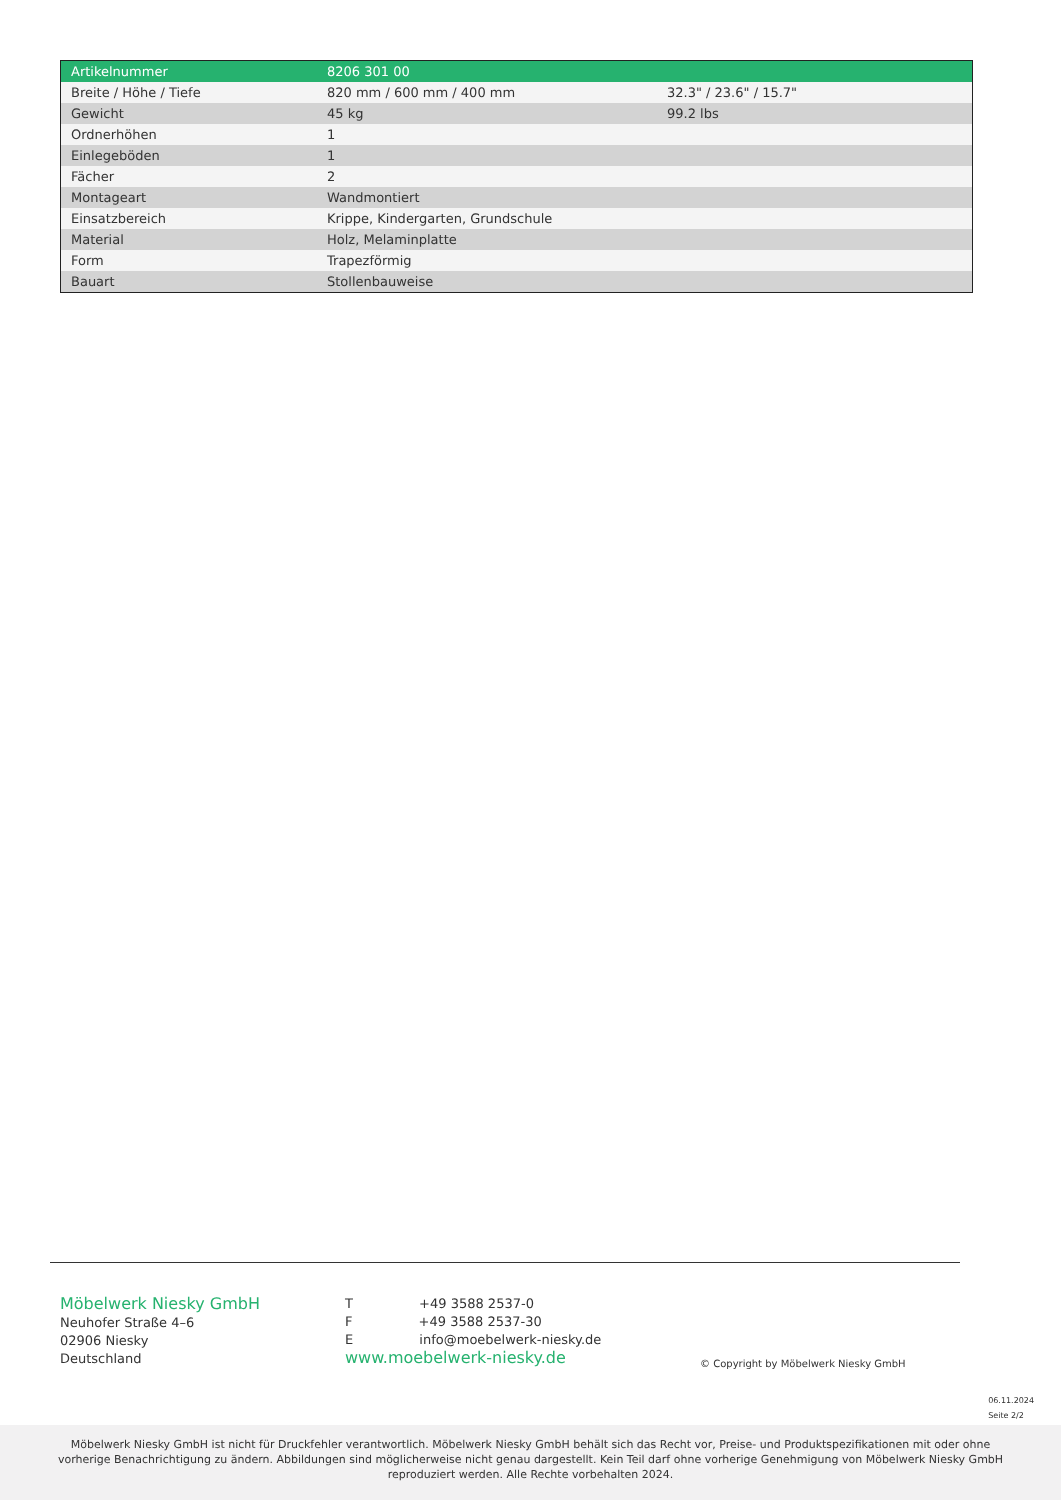| Artikelnummer | 8206 301 00 | |
| Breite / Höhe / Tiefe | 820 mm / 600 mm / 400 mm | 32.3" / 23.6" / 15.7" |
| Gewicht | 45 kg | 99.2 lbs |
| Ordnerhöhen | 1 | |
| Einlegeböden | 1 | |
| Fächer | 2 | |
| Montageart | Wandmontiert | |
| Einsatzbereich | Krippe, Kindergarten, Grundschule | |
| Material | Holz, Melaminplatte | |
| Form | Trapezförmig | |
| Bauart | Stollenbauweise | |
Möbelwerk Niesky GmbH
Neuhofer Straße 4–6
02906 Niesky
Deutschland
T +49 3588 2537-0
F +49 3588 2537-30
E info@moebelwerk-niesky.de
www.moebelwerk-niesky.de
© Copyright by Möbelwerk Niesky GmbH
06.11.2024
Seite 2/2
Möbelwerk Niesky GmbH ist nicht für Druckfehler verantwortlich. Möbelwerk Niesky GmbH behält sich das Recht vor, Preise- und Produktspezifikationen mit oder ohne vorherige Benachrichtigung zu ändern. Abbildungen sind möglicherweise nicht genau dargestellt. Kein Teil darf ohne vorherige Genehmigung von Möbelwerk Niesky GmbH reproduziert werden. Alle Rechte vorbehalten 2024.